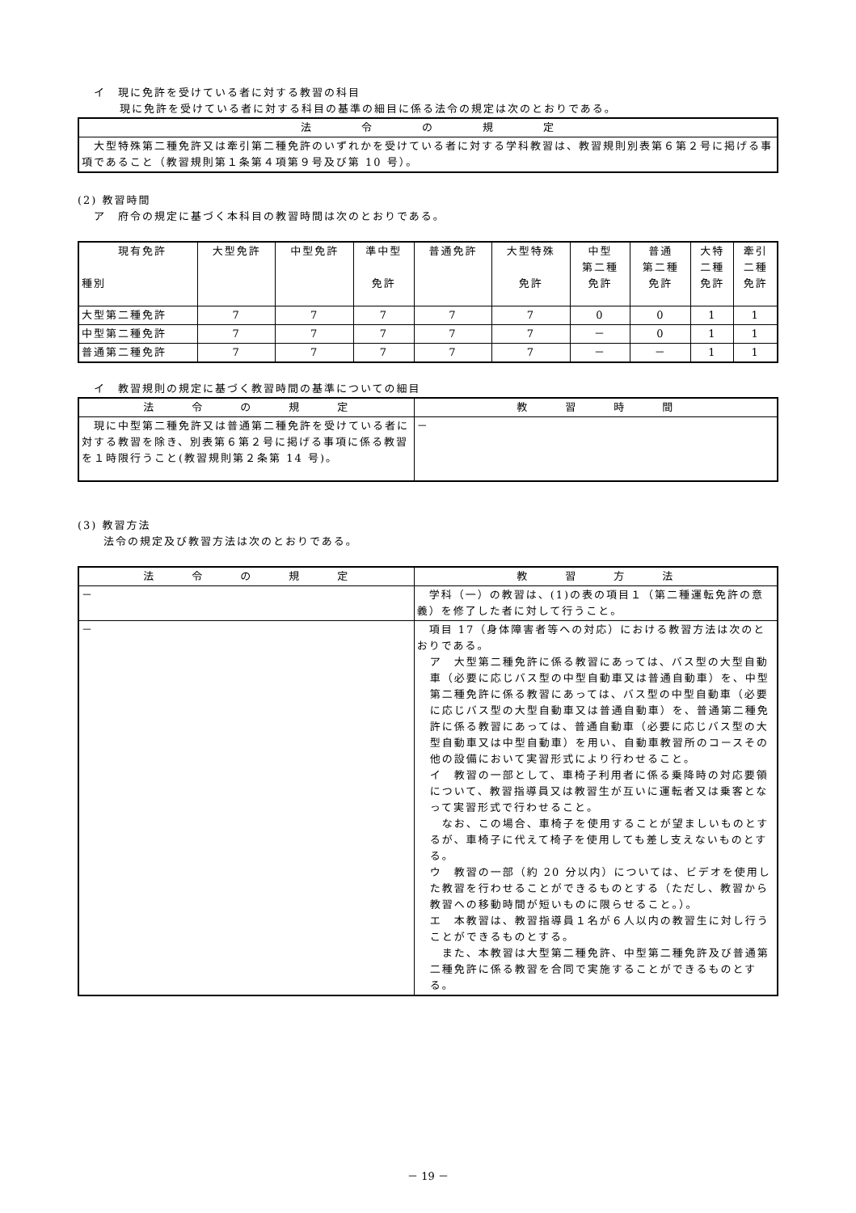イ　現に免許を受けている者に対する教習の科目
現に免許を受けている者に対する科目の基準の細目に係る法令の規定は次のとおりである。
| 法 令 の 規 定 |
| --- |
| 大型特殊第二種免許又は牽引第二種免許のいずれかを受けている者に対する学科教習は、教習規則別表第６第２号に掲げる事項であること（教習規則第１条第４項第９号及び第 10 号）。 |
(2) 教習時間
ア　府令の規定に基づく本科目の教習時間は次のとおりである。
| 現有免許 種別 | 大型免許 | 中型免許 | 準中型 免許 | 普通免許 | 大型特殊 免許 | 中型 第二種 免許 | 普通 第二種 免許 | 大特 二種 免許 | 牽引 二種 免許 |
| --- | --- | --- | --- | --- | --- | --- | --- | --- | --- |
| 大型第二種免許 | 7 | 7 | 7 | 7 | 7 | 0 | 0 | 1 | 1 |
| 中型第二種免許 | 7 | 7 | 7 | 7 | 7 | － | 0 | 1 | 1 |
| 普通第二種免許 | 7 | 7 | 7 | 7 | 7 | － | － | 1 | 1 |
イ　教習規則の規定に基づく教習時間の基準についての細目
| 法 令 の 規 定 | 教 習 時 間 |
| --- | --- |
| 現に中型第二種免許又は普通第二種免許を受けている者に対する教習を除き、別表第６第２号に掲げる事項に係る教習を１時限行うこと(教習規則第２条第 14 号)。 | － |
(3) 教習方法
法令の規定及び教習方法は次のとおりである。
| 法 令 の 規 定 | 教 習 方 法 |
| --- | --- |
| － | 学科（一）の教習は、(1)の表の項目１（第二種運転免許の意義）を修了した者に対して行うこと。 |
| － | 項目 17（身体障害者等への対応）における教習方法は次のとおりである。 ア 大型第二種免許に係る教習にあっては、バス型の大型自動車（必要に応じバス型の中型自動車又は普通自動車）を、中型第二種免許に係る教習にあっては、バス型の中型自動車（必要に応じバス型の大型自動車又は普通自動車）を、普通第二種免許に係る教習にあっては、普通自動車（必要に応じバス型の大型自動車又は中型自動車）を用い、自動車教習所のコースその他の設備において実習形式により行わせること。 イ 教習の一部として、車椅子利用者に係る乗降時の対応要領について、教習指導員又は教習生が互いに運転者又は乗客となって実習形式で行わせること。 なお、この場合、車椅子を使用することが望ましいものとするが、車椅子に代えて椅子を使用しても差し支えないものとする。 ウ 教習の一部（約 20 分以内）については、ビデオを使用した教習を行わせることができるものとする（ただし、教習から教習への移動時間が短いものに限らせること。）。 エ 本教習は、教習指導員１名が６人以内の教習生に対し行うことができるものとする。 また、本教習は大型第二種免許、中型第二種免許及び普通第二種免許に係る教習を合同で実施することができるものとする。 |
－ 19 －